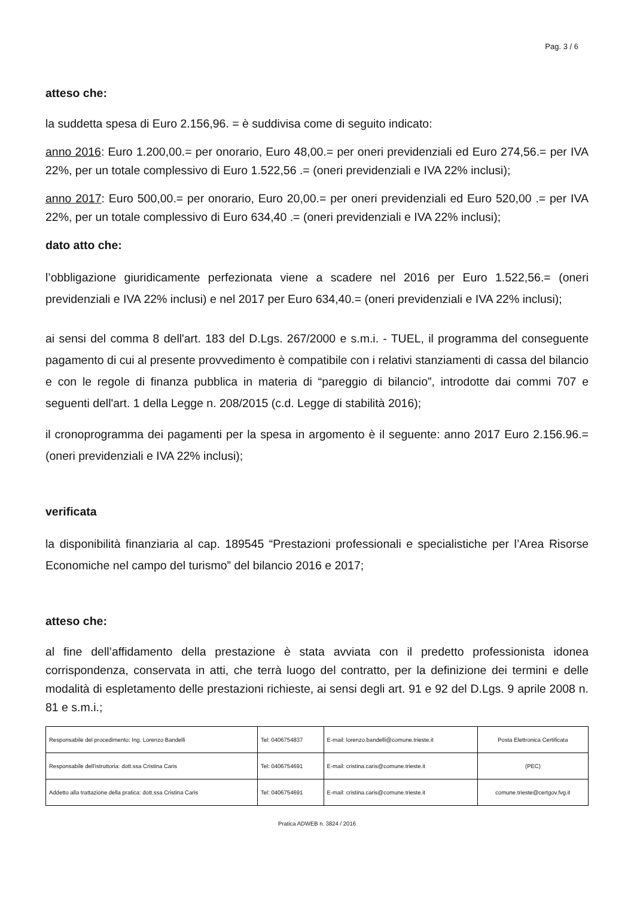Pag. 3 / 6
atteso che:
la suddetta spesa di Euro 2.156,96. = è suddivisa come di seguito indicato:
anno 2016: Euro 1.200,00.= per onorario, Euro 48,00.= per oneri previdenziali ed Euro 274,56.= per IVA 22%, per un totale complessivo di Euro 1.522,56 .= (oneri previdenziali e IVA 22% inclusi);
anno 2017: Euro 500,00.= per onorario, Euro 20,00.= per oneri previdenziali ed Euro 520,00 .= per IVA 22%, per un totale complessivo di Euro 634,40 .= (oneri previdenziali e IVA 22% inclusi);
dato atto che:
l’obbligazione giuridicamente perfezionata viene a scadere nel 2016 per Euro 1.522,56.= (oneri previdenziali e IVA 22% inclusi) e nel 2017 per Euro 634,40.= (oneri previdenziali e IVA 22% inclusi);
ai sensi del comma 8 dell'art. 183 del D.Lgs. 267/2000 e s.m.i. - TUEL, il programma del conseguente pagamento di cui al presente provvedimento è compatibile con i relativi stanziamenti di cassa del bilancio e con le regole di finanza pubblica in materia di “pareggio di bilancio”, introdotte dai commi 707 e seguenti dell'art. 1 della Legge n. 208/2015 (c.d. Legge di stabilità 2016);
il cronoprogramma dei pagamenti per la spesa in argomento è il seguente: anno 2017 Euro 2.156.96.= (oneri previdenziali e IVA 22% inclusi);
verificata
la disponibilità finanziaria al cap. 189545 “Prestazioni professionali e specialistiche per l’Area Risorse Economiche nel campo del turismo” del bilancio 2016 e 2017;
atteso che:
al fine dell’affidamento della prestazione è stata avviata con il predetto professionista idonea corrispondenza, conservata in atti, che terrà luogo del contratto, per la definizione dei termini e delle modalità di espletamento delle prestazioni richieste, ai sensi degli art. 91 e 92 del D.Lgs. 9 aprile 2008 n. 81 e s.m.i.;
| Responsabile del procedimento: Ing. Lorenzo Bandelli | Tel: 0406754837 | E-mail: lorenzo.bandelli@comune.trieste.it | Posta Elettronica Certificata |
| Responsabile dell'istruttoria: dott.ssa Cristina Caris | Tel: 0406754691 | E-mail: cristina.caris@comune.trieste.it | (PEC) |
| Addetto alla trattazione della pratica: dott.ssa Cristina Caris | Tel: 0406754691 | E-mail: cristina.caris@comune.trieste.it | comune.trieste@certgov.fvg.it |
Pratica ADWEB n. 3824 / 2016